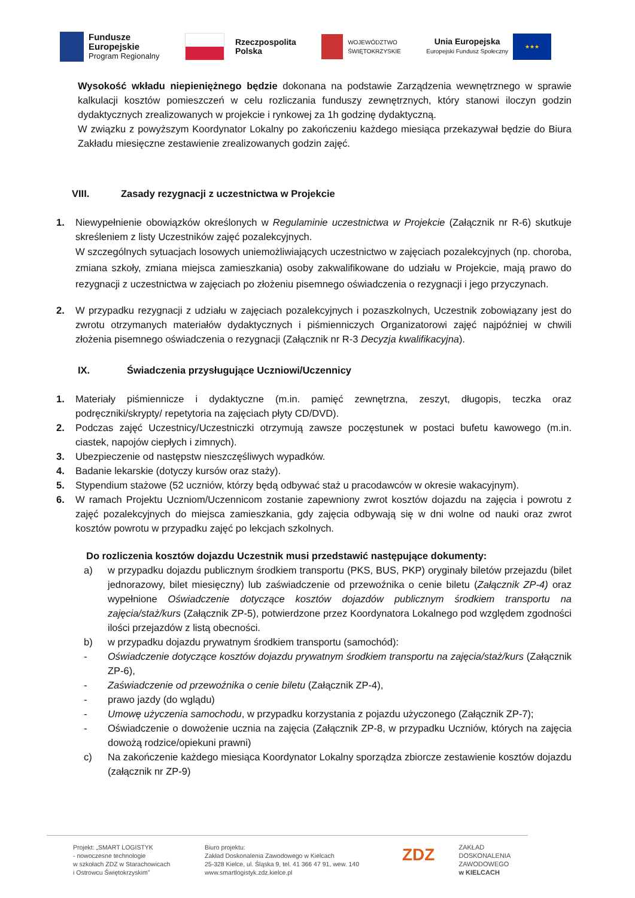Fundusze
Europejskie
Program Regionalny
Rzeczpospolita
Polska
WOJEWÓDZTWO
ŚWIĘTOKRZYSKIE
Unia Europejska
Europejski Fundusz Społeczny ★★★
Wysokość wkładu niepieniężnego będzie dokonana na podstawie Zarządzenia wewnętrznego w sprawie kalkulacji kosztów pomieszczeń w celu rozliczania funduszy zewnętrznych, który stanowi iloczyn godzin dydaktycznych zrealizowanych w projekcie i rynkowej za 1h godzinę dydaktyczną.
W związku z powyższym Koordynator Lokalny po zakończeniu każdego miesiąca przekazywał będzie do Biura Zakładu miesięczne zestawienie zrealizowanych godzin zajęć.
VIII. Zasady rezygnacji z uczestnictwa w Projekcie
1. Niewypełnienie obowiązków określonych w Regulaminie uczestnictwa w Projekcie (Załącznik nr R-6) skutkuje skreśleniem z listy Uczestników zajęć pozalekcyjnych.
W szczególnych sytuacjach losowych uniemożliwiających uczestnictwo w zajęciach pozalekcyjnych (np. choroba, zmiana szkoły, zmiana miejsca zamieszkania) osoby zakwalifikowane do udziału w Projekcie, mają prawo do rezygnacji z uczestnictwa w zajęciach po złożeniu pisemnego oświadczenia o rezygnacji i jego przyczynach.
2. W przypadku rezygnacji z udziału w zajęciach pozalekcyjnych i pozaszkolnych, Uczestnik zobowiązany jest do zwrotu otrzymanych materiałów dydaktycznych i piśmienniczych Organizatorowi zajęć najpóźniej w chwili złożenia pisemnego oświadczenia o rezygnacji (Załącznik nr R-3 Decyzja kwalifikacyjna).
IX. Świadczenia przysługujące Uczniowi/Uczennicy
1. Materiały piśmiennicze i dydaktyczne (m.in. pamięć zewnętrzna, zeszyt, długopis, teczka oraz podręczniki/skrypty/ repetytoria na zajęciach płyty CD/DVD).
2. Podczas zajęć Uczestnicy/Uczestniczki otrzymują zawsze poczęstunek w postaci bufetu kawowego (m.in. ciastek, napojów ciepłych i zimnych).
3. Ubezpieczenie od następstw nieszczęśliwych wypadków.
4. Badanie lekarskie (dotyczy kursów oraz staży).
5. Stypendium stażowe (52 uczniów, którzy będą odbywać staż u pracodawców w okresie wakacyjnym).
6. W ramach Projektu Uczniom/Uczennicom zostanie zapewniony zwrot kosztów dojazdu na zajęcia i powrotu z zajęć pozalekcyjnych do miejsca zamieszkania, gdy zajęcia odbywają się w dni wolne od nauki oraz zwrot kosztów powrotu w przypadku zajęć po lekcjach szkolnych.
Do rozliczenia kosztów dojazdu Uczestnik musi przedstawić następujące dokumenty:
a) w przypadku dojazdu publicznym środkiem transportu (PKS, BUS, PKP) oryginały biletów przejazdu (bilet jednorazowy, bilet miesięczny) lub zaświadczenie od przewoźnika o cenie biletu (Załącznik ZP-4) oraz wypełnione Oświadczenie dotyczące kosztów dojazdów publicznym środkiem transportu na zajęcia/staż/kurs (Załącznik ZP-5), potwierdzone przez Koordynatora Lokalnego pod względem zgodności ilości przejazdów z listą obecności.
b) w przypadku dojazdu prywatnym środkiem transportu (samochód):
- Oświadczenie dotyczące kosztów dojazdu prywatnym środkiem transportu na zajęcia/staż/kurs (Załącznik ZP-6),
- Zaświadczenie od przewoźnika o cenie biletu (Załącznik ZP-4),
- prawo jazdy (do wglądu)
- Umowę użyczenia samochodu, w przypadku korzystania z pojazdu użyczonego (Załącznik ZP-7);
- Oświadczenie o dowożenie ucznia na zajęcia (Załącznik ZP-8, w przypadku Uczniów, których na zajęcia dowożą rodzice/opiekuni prawni)
c) Na zakończenie każdego miesiąca Koordynator Lokalny sporządza zbiorcze zestawienie kosztów dojazdu (załącznik nr ZP-9)
Projekt: „SMART LOGISTYK
- nowoczesne technologie
w szkołach ZDZ w Starachowicach
i Ostrowcu Świętokrzyskim”
Biuro projektu:
Zakład Doskonalenia Zawodowego w Kielcach
25-328 Kielce, ul. Śląska 9, tel. 41 366 47 91, wew. 140
www.smartlogistyk.zdz.kielce.pl
ZDZ
ZAKŁAD
DOSKONALENIA
ZAWODOWEGO
w KIELCACH